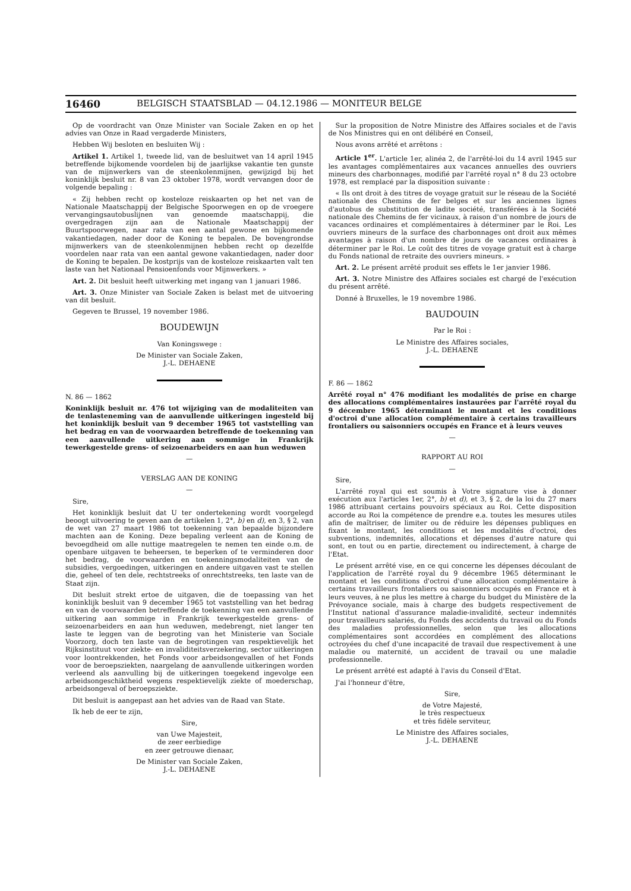16460 BELGISCH STAATSBLAD — 04.12.1986 — MONITEUR BELGE
Op de voordracht van Onze Minister van Sociale Zaken en op het advies van Onze in Raad vergaderde Ministers,
Hebben Wij besloten en besluiten Wij :
Artikel 1. Artikel 1, tweede lid, van de besluitwet van 14 april 1945 betreffende bijkomende voordelen bij de jaarlijkse vakantie ten gunste van de mijnwerkers van de steenkolenmijnen, gewijzigd bij het koninklijk besluit nr. 8 van 23 oktober 1978, wordt vervangen door de volgende bepaling :
« Zij hebben recht op kosteloze reiskaarten op het net van de Nationale Maatschappij der Belgische Spoorwegen en op de vroegere vervangingsautobuslijnen van genoemde maatschappij, die overgedragen zijn aan de Nationale Maatschappij der Buurtspoorwegen, naar rata van een aantal gewone en bijkomende vakantiedagen, nader door de Koning te bepalen. De bovengrondse mijnwerkers van de steenkolenmijnen hebben recht op dezelfde voordelen naar rata van een aantal gewone vakantiedagen, nader door de Koning te bepalen. De kostprijs van de kosteloze reiskaarten valt ten laste van het Nationaal Pensioenfonds voor Mijnwerkers. »
Art. 2. Dit besluit heeft uitwerking met ingang van 1 januari 1986.
Art. 3. Onze Minister van Sociale Zaken is belast met de uitvoering van dit besluit.
Gegeven te Brussel, 19 november 1986.
BOUDEWIJN
Van Koningswege :
De Minister van Sociale Zaken,
J.-L. DEHAENE
N. 86 — 1862
Koninklijk besluit nr. 476 tot wijziging van de modaliteiten van de tenlasteneming van de aanvullende uitkeringen ingesteld bij het koninklijk besluit van 9 december 1965 tot vaststelling van het bedrag en van de voorwaarden betreffende de toekenning van een aanvullende uitkering aan sommige in Frankrijk tewerkgestelde grens- of seizoenarbeiders en aan hun weduwen
—
VERSLAG AAN DE KONING
—
Sire,
Het koninklijk besluit dat U ter ondertekening wordt voorgelegd beoogt uitvoering te geven aan de artikelen 1, 2°, b) en d), en 3, § 2, van de wet van 27 maart 1986 tot toekenning van bepaalde bijzondere machten aan de Koning. Deze bepaling verleent aan de Koning de bevoegdheid om alle nuttige maatregelen te nemen ten einde o.m. de openbare uitgaven te beheersen, te beperken of te verminderen door het bedrag, de voorwaarden en toekenningsmodaliteiten van de subsidies, vergoedingen, uitkeringen en andere uitgaven vast te stellen die, geheel of ten dele, rechtstreeks of onrechtstreeks, ten laste van de Staat zijn.
Dit besluit strekt ertoe de uitgaven, die de toepassing van het koninklijk besluit van 9 december 1965 tot vaststelling van het bedrag en van de voorwaarden betreffende de toekenning van een aanvullende uitkering aan sommige in Frankrijk tewerkgestelde grens- of seizoenarbeiders en aan hun weduwen, medebrengt, niet langer ten laste te leggen van de begroting van het Ministerie van Sociale Voorzorg, doch ten laste van de begrotingen van respektievelijk het Rijksinstituut voor ziekte- en invaliditeitsverzekering, sector uitkeringen voor loontrekkenden, het Fonds voor arbeidsongevallen of het Fonds voor de beroepsziekten, naargelang de aanvullende uitkeringen worden verleend als aanvulling bij de uitkeringen toegekend ingevolge een arbeidsongeschiktheid wegens respektievelijk ziekte of moederschap, arbeidsongeval of beroepsziekte.
Dit besluit is aangepast aan het advies van de Raad van State.
Ik heb de eer te zijn,
Sire,
van Uwe Majesteit,
de zeer eerbiedige
en zeer getrouwe dienaar,
De Minister van Sociale Zaken,
J.-L. DEHAENE
Sur la proposition de Notre Ministre des Affaires sociales et de l'avis de Nos Ministres qui en ont délibéré en Conseil,
Nous avons arrêté et arrêtons :
Article 1<sup>er</sup>. L'article 1er, alinéa 2, de l'arrêté-loi du 14 avril 1945 sur les avantages complémentaires aux vacances annuelles des ouvriers mineurs des charbonnages, modifié par l'arrêté royal n° 8 du 23 octobre 1978, est remplacé par la disposition suivante :
« Ils ont droit à des titres de voyage gratuit sur le réseau de la Société nationale des Chemins de fer belges et sur les anciennes lignes d'autobus de substitution de ladite société, transférées à la Société nationale des Chemins de fer vicinaux, à raison d'un nombre de jours de vacances ordinaires et complémentaires à déterminer par le Roi. Les ouvriers mineurs de la surface des charbonnages ont droit aux mêmes avantages à raison d'un nombre de jours de vacances ordinaires à déterminer par le Roi. Le coût des titres de voyage gratuit est à charge du Fonds national de retraite des ouvriers mineurs. »
Art. 2. Le présent arrêté produit ses effets le 1er janvier 1986.
Art. 3. Notre Ministre des Affaires sociales est chargé de l'exécution du présent arrêté.
Donné à Bruxelles, le 19 novembre 1986.
BAUDOUIN
Par le Roi :
Le Ministre des Affaires sociales,
J.-L. DEHAENE
F. 86 — 1862
Arrêté royal n° 476 modifiant les modalités de prise en charge des allocations complémentaires instaurées par l'arrêté royal du 9 décembre 1965 déterminant le montant et les conditions d'octroi d'une allocation complémentaire à certains travailleurs frontaliers ou saisonniers occupés en France et à leurs veuves
—
RAPPORT AU ROI
—
Sire,
L'arrêté royal qui est soumis à Votre signature vise à donner exécution aux l'articles 1er, 2°, b) et d), et 3, § 2, de la loi du 27 mars 1986 attribuant certains pouvoirs spéciaux au Roi. Cette disposition accorde au Roi la compétence de prendre e.a. toutes les mesures utiles afin de maîtriser, de limiter ou de réduire les dépenses publiques en fixant le montant, les conditions et les modalités d'octroi, des subventions, indemnités, allocations et dépenses d'autre nature qui sont, en tout ou en partie, directement ou indirectement, à charge de l'Etat.
Le présent arrêté vise, en ce qui concerne les dépenses découlant de l'application de l'arrêté royal du 9 décembre 1965 déterminant le montant et les conditions d'octroi d'une allocation complémentaire à certains travailleurs frontaliers ou saisonniers occupés en France et à leurs veuves, à ne plus les mettre à charge du budget du Ministère de la Prévoyance sociale, mais à charge des budgets respectivement de l'Institut national d'assurance maladie-invalidité, secteur indemnités pour travailleurs salariés, du Fonds des accidents du travail ou du Fonds des maladies professionnelles, selon que les allocations complémentaires sont accordées en complément des allocations octroyées du chef d'une incapacité de travail due respectivement à une maladie ou maternité, un accident de travail ou une maladie professionnelle.
Le présent arrêté est adapté à l'avis du Conseil d'Etat.
J'ai l'honneur d'être,
Sire,
de Votre Majesté,
le très respectueux
et très fidèle serviteur,
Le Ministre des Affaires sociales,
J.-L. DEHAENE